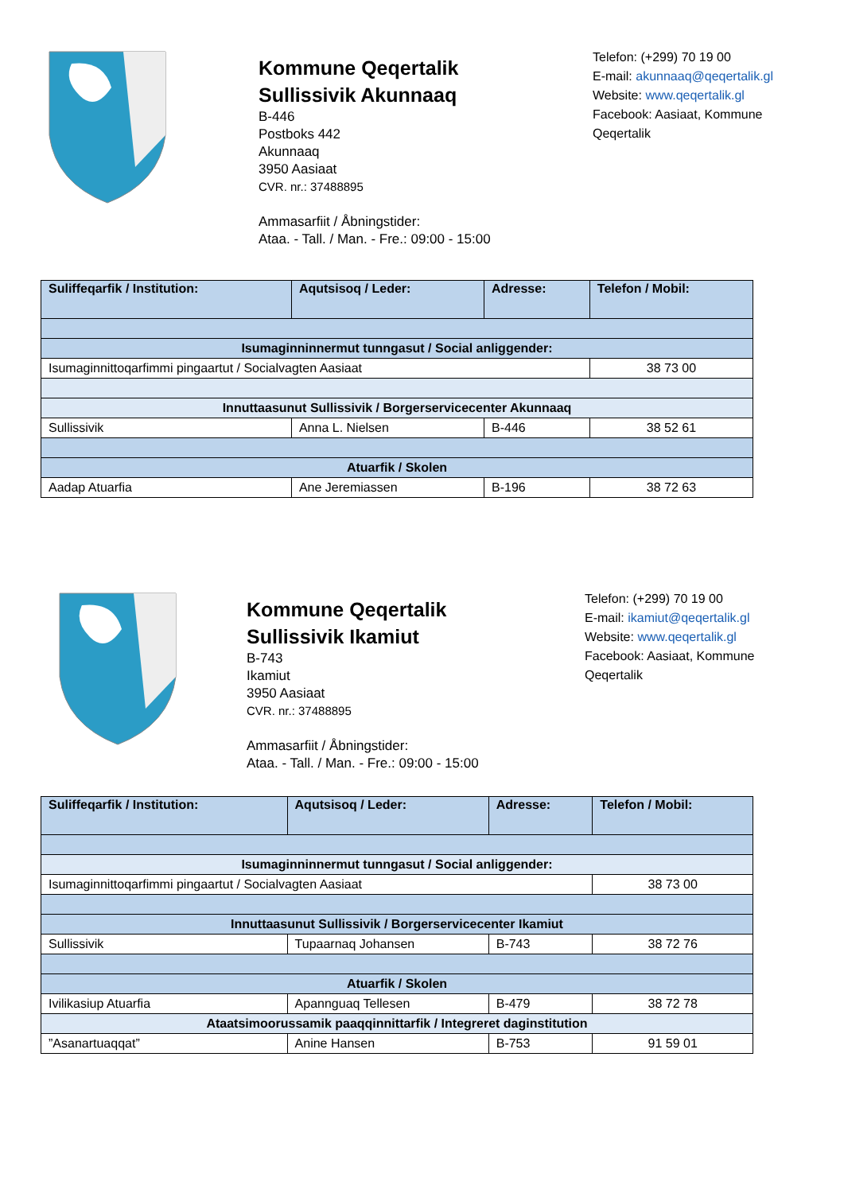Kommune Qeqertalik
Sullissivik Akunnaaq
B-446
Postboks 442
Akunnaaq
3950 Aasiaat
CVR. nr.: 37488895
Ammasarfiit / Åbningstider:
Ataa. - Tall. / Man. - Fre.: 09:00 - 15:00
Telefon: (+299) 70 19 00
E-mail: akunnaaq@qeqertalik.gl
Website: www.qeqertalik.gl
Facebook: Aasiaat, Kommune
Qeqertalik
| Suliffeqarfik / Institution: | Aqutsisoq / Leder: | Adresse: | Telefon / Mobil: |
| --- | --- | --- | --- |
| Isumaginninnermut tunngasut / Social anliggender: | | | |
| Isumaginnittoqarfimmi pingaartut / Socialvagten Aasiaat | | | 38 73 00 |
| Innuttaasunut Sullissivik / Borgerservicecenter Akunnaaq | | | |
| Sullissivik | Anna L. Nielsen | B-446 | 38 52 61 |
| Atuarfik / Skolen | | | |
| Aadap Atuarfia | Ane Jeremiassen | B-196 | 38 72 63 |
Kommune Qeqertalik
Sullissivik Ikamiut
B-743
Ikamiut
3950 Aasiaat
CVR. nr.: 37488895
Ammasarfiit / Åbningstider:
Ataa. - Tall. / Man. - Fre.: 09:00 - 15:00
Telefon: (+299) 70 19 00
E-mail: ikamiut@qeqertalik.gl
Website: www.qeqertalik.gl
Facebook: Aasiaat, Kommune
Qeqertalik
| Suliffeqarfik / Institution: | Aqutsisoq / Leder: | Adresse: | Telefon / Mobil: |
| --- | --- | --- | --- |
| Isumaginninnermut tunngasut / Social anliggender: | | | |
| Isumaginnittoqarfimmi pingaartut / Socialvagten Aasiaat | | | 38 73 00 |
| Innuttaasunut Sullissivik / Borgerservicecenter Ikamiut | | | |
| Sullissivik | Tupaarnaq Johansen | B-743 | 38 72 76 |
| Atuarfik / Skolen | | | |
| Ivilikasiup Atuarfia | Apannguaq Tellesen | B-479 | 38 72 78 |
| Ataatsimoorussamik paaqqinnittarfik / Integreret daginstitution | | | |
| ”Asanartuaqqat” | Anine Hansen | B-753 | 91 59 01 |